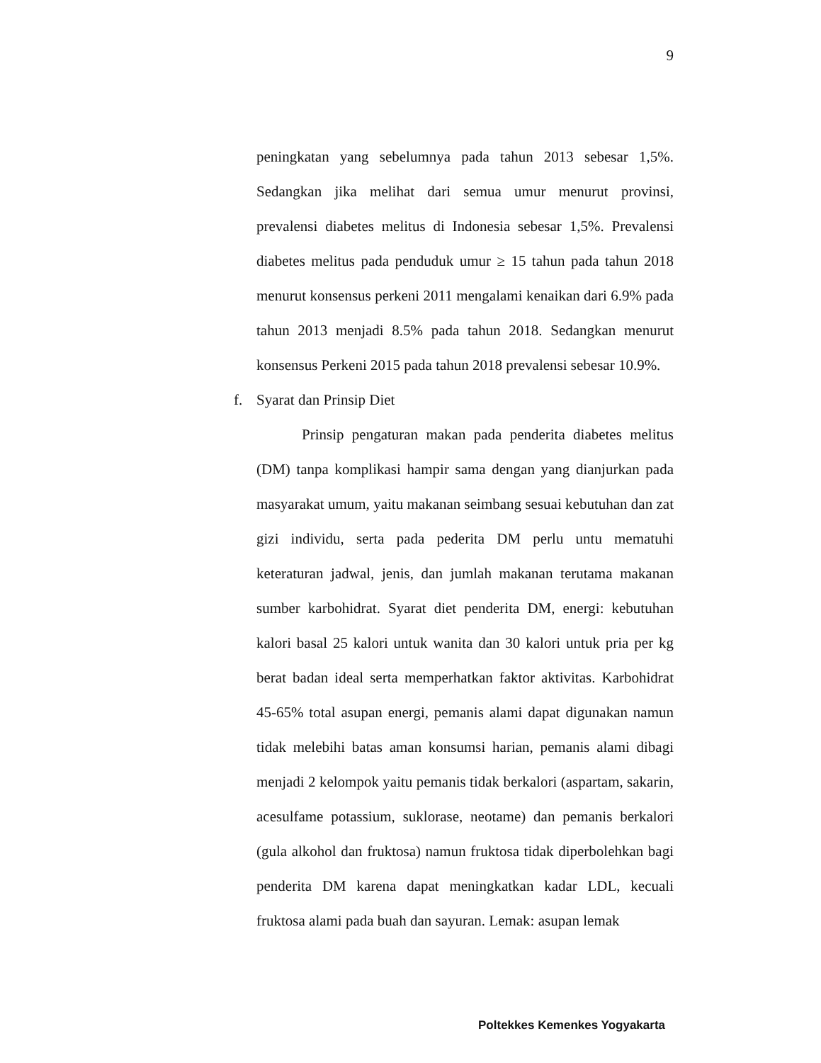9
peningkatan yang sebelumnya pada tahun 2013 sebesar 1,5%. Sedangkan jika melihat dari semua umur menurut provinsi, prevalensi diabetes melitus di Indonesia sebesar 1,5%. Prevalensi diabetes melitus pada penduduk umur ≥ 15 tahun pada tahun 2018 menurut konsensus perkeni 2011 mengalami kenaikan dari 6.9% pada tahun 2013 menjadi 8.5% pada tahun 2018. Sedangkan menurut konsensus Perkeni 2015 pada tahun 2018 prevalensi sebesar 10.9%.
f. Syarat dan Prinsip Diet
Prinsip pengaturan makan pada penderita diabetes melitus (DM) tanpa komplikasi hampir sama dengan yang dianjurkan pada masyarakat umum, yaitu makanan seimbang sesuai kebutuhan dan zat gizi individu, serta pada pederita DM perlu untu mematuhi keteraturan jadwal, jenis, dan jumlah makanan terutama makanan sumber karbohidrat. Syarat diet penderita DM, energi: kebutuhan kalori basal 25 kalori untuk wanita dan 30 kalori untuk pria per kg berat badan ideal serta memperhatkan faktor aktivitas. Karbohidrat 45-65% total asupan energi, pemanis alami dapat digunakan namun tidak melebihi batas aman konsumsi harian, pemanis alami dibagi menjadi 2 kelompok yaitu pemanis tidak berkalori (aspartam, sakarin, acesulfame potassium, suklorase, neotame) dan pemanis berkalori (gula alkohol dan fruktosa) namun fruktosa tidak diperbolehkan bagi penderita DM karena dapat meningkatkan kadar LDL, kecuali fruktosa alami pada buah dan sayuran. Lemak: asupan lemak
Poltekkes Kemenkes Yogyakarta